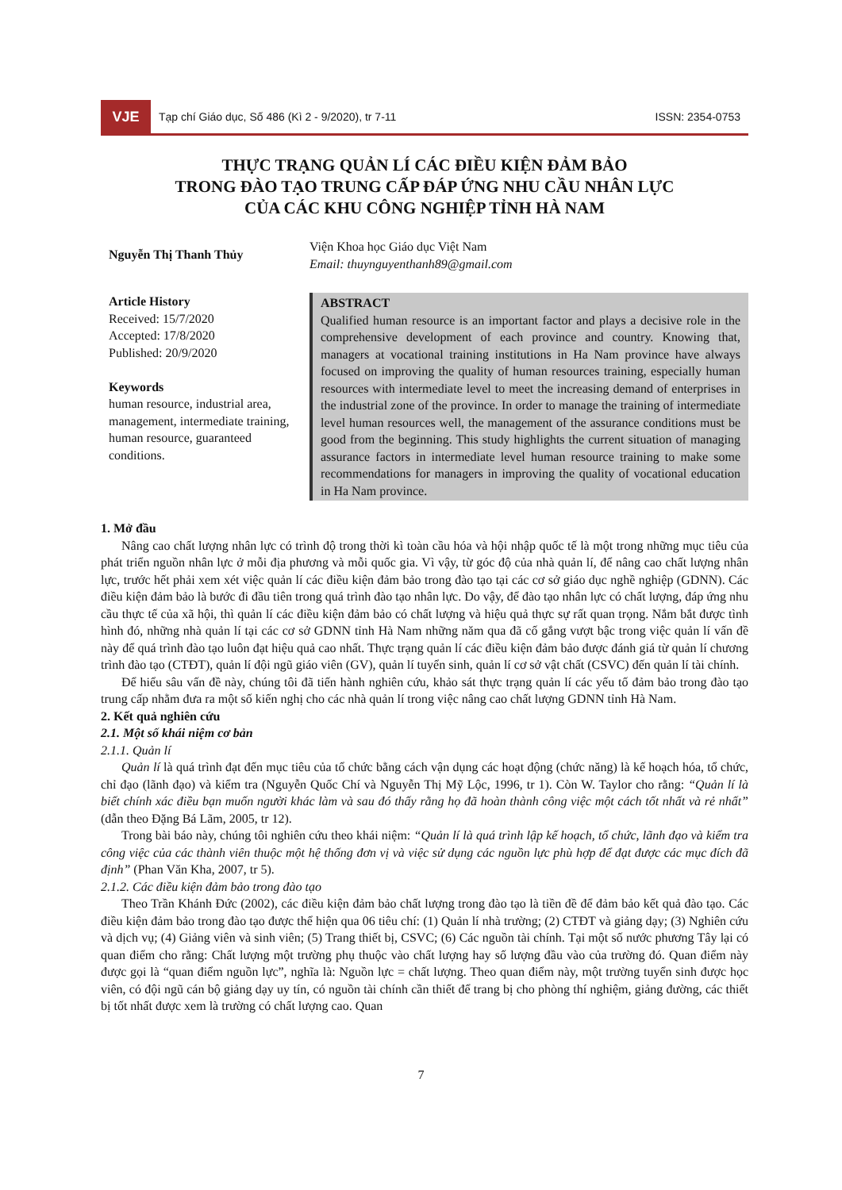VJE
Tạp chí Giáo dục, Số 486 (Kì 2 - 9/2020), tr 7-11
ISSN: 2354-0753
THỰC TRẠNG QUẢN LÍ CÁC ĐIỀU KIỆN ĐẢM BẢO
TRONG ĐÀO TẠO TRUNG CẤP ĐÁP ỨNG NHU CẦU NHÂN LỰC
CỦA CÁC KHU CÔNG NGHIỆP TỈNH HÀ NAM
Nguyễn Thị Thanh Thủy
Viện Khoa học Giáo dục Việt Nam
Email: thuynguyenthanh89@gmail.com
Article History
Received: 15/7/2020
Accepted: 17/8/2020
Published: 20/9/2020
Keywords
human resource, industrial area, management, intermediate training, human resource, guaranteed conditions.
ABSTRACT
Qualified human resource is an important factor and plays a decisive role in the comprehensive development of each province and country. Knowing that, managers at vocational training institutions in Ha Nam province have always focused on improving the quality of human resources training, especially human resources with intermediate level to meet the increasing demand of enterprises in the industrial zone of the province. In order to manage the training of intermediate level human resources well, the management of the assurance conditions must be good from the beginning. This study highlights the current situation of managing assurance factors in intermediate level human resource training to make some recommendations for managers in improving the quality of vocational education in Ha Nam province.
1. Mở đầu
Nâng cao chất lượng nhân lực có trình độ trong thời kì toàn cầu hóa và hội nhập quốc tế là một trong những mục tiêu của phát triển nguồn nhân lực ở mỗi địa phương và mỗi quốc gia. Vì vậy, từ góc độ của nhà quản lí, để nâng cao chất lượng nhân lực, trước hết phải xem xét việc quản lí các điều kiện đảm bảo trong đào tạo tại các cơ sở giáo dục nghề nghiệp (GDNN). Các điều kiện đảm bảo là bước đi đầu tiên trong quá trình đào tạo nhân lực. Do vậy, để đào tạo nhân lực có chất lượng, đáp ứng nhu cầu thực tế của xã hội, thì quản lí các điều kiện đảm bảo có chất lượng và hiệu quả thực sự rất quan trọng. Nắm bắt được tình hình đó, những nhà quản lí tại các cơ sở GDNN tỉnh Hà Nam những năm qua đã cố gắng vượt bậc trong việc quản lí vấn đề này để quá trình đào tạo luôn đạt hiệu quả cao nhất. Thực trạng quản lí các điều kiện đảm bảo được đánh giá từ quản lí chương trình đào tạo (CTĐT), quản lí đội ngũ giáo viên (GV), quản lí tuyển sinh, quản lí cơ sở vật chất (CSVC) đến quản lí tài chính.
Để hiểu sâu vấn đề này, chúng tôi đã tiến hành nghiên cứu, khảo sát thực trạng quản lí các yếu tố đảm bảo trong đào tạo trung cấp nhằm đưa ra một số kiến nghị cho các nhà quản lí trong việc nâng cao chất lượng GDNN tỉnh Hà Nam.
2. Kết quả nghiên cứu
2.1. Một số khái niệm cơ bản
2.1.1. Quản lí
Quản lí là quá trình đạt đến mục tiêu của tổ chức bằng cách vận dụng các hoạt động (chức năng) là kế hoạch hóa, tổ chức, chỉ đạo (lãnh đạo) và kiểm tra (Nguyễn Quốc Chí và Nguyễn Thị Mỹ Lộc, 1996, tr 1). Còn W. Taylor cho rằng: “Quản lí là biết chính xác điều bạn muốn người khác làm và sau đó thấy rằng họ đã hoàn thành công việc một cách tốt nhất và rẻ nhất” (dẫn theo Đặng Bá Lãm, 2005, tr 12).
Trong bài báo này, chúng tôi nghiên cứu theo khái niệm: “Quản lí là quá trình lập kế hoạch, tổ chức, lãnh đạo và kiểm tra công việc của các thành viên thuộc một hệ thống đơn vị và việc sử dụng các nguồn lực phù hợp để đạt được các mục đích đã định” (Phan Văn Kha, 2007, tr 5).
2.1.2. Các điều kiện đảm bảo trong đào tạo
Theo Trần Khánh Đức (2002), các điều kiện đảm bảo chất lượng trong đào tạo là tiền đề để đảm bảo kết quả đào tạo. Các điều kiện đảm bảo trong đào tạo được thể hiện qua 06 tiêu chí: (1) Quản lí nhà trường; (2) CTĐT và giảng dạy; (3) Nghiên cứu và dịch vụ; (4) Giảng viên và sinh viên; (5) Trang thiết bị, CSVC; (6) Các nguồn tài chính. Tại một số nước phương Tây lại có quan điểm cho rằng: Chất lượng một trường phụ thuộc vào chất lượng hay số lượng đầu vào của trường đó. Quan điểm này được gọi là “quan điểm nguồn lực”, nghĩa là: Nguồn lực = chất lượng. Theo quan điểm này, một trường tuyển sinh được học viên, có đội ngũ cán bộ giảng dạy uy tín, có nguồn tài chính cần thiết để trang bị cho phòng thí nghiệm, giảng đường, các thiết bị tốt nhất được xem là trường có chất lượng cao. Quan
7